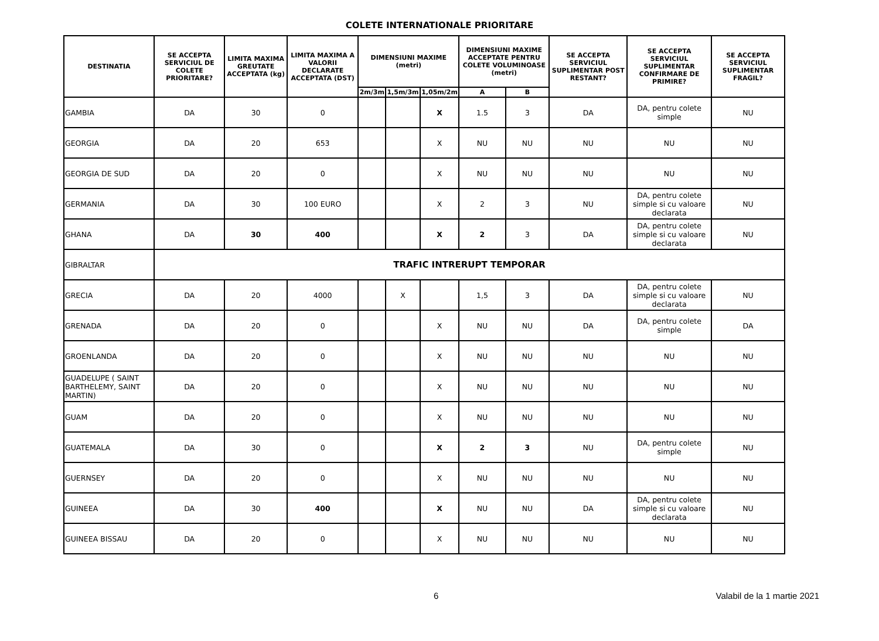COLETE INTERNATIONALE PRIORITARE
| DESTINATIA | SE ACCEPTA SERVICIUL DE COLETE PRIORITARE? | LIMITA MAXIMA GREUTATE ACCEPTATA (kg) | LIMITA MAXIMA A VALORII DECLARATE ACCEPTATA (DST) | DIMENSIUNI MAXIME (metri) | | | DIMENSIUNI MAXIME ACCEPTATE PENTRU COLETE VOLUMINOASE (metri) | | SE ACCEPTA SERVICIUL SUPLIMENTAR POST RESTANT? | SE ACCEPTA SERVICIUL SUPLIMENTAR CONFIRMARE DE PRIMIRE? | SE ACCEPTA SERVICIUL SUPLIMENTAR FRAGIL? |
| --- | --- | --- | --- | --- | --- | --- | --- | --- | --- | --- | --- |
| | | | | 2m/3m | 1,5m/3m | 1,05m/2m | A | B | | | |
| GAMBIA | DA | 30 | 0 | | | X | 1.5 | 3 | DA | DA, pentru colete simple | NU |
| GEORGIA | DA | 20 | 653 | | | X | NU | NU | NU | NU | NU |
| GEORGIA DE SUD | DA | 20 | 0 | | | X | NU | NU | NU | NU | NU |
| GERMANIA | DA | 30 | 100 EURO | | | X | 2 | 3 | NU | DA, pentru colete simple si cu valoare declarata | NU |
| GHANA | DA | 30 | 400 | | | X | 2 | 3 | DA | DA, pentru colete simple si cu valoare declarata | NU |
| GIBRALTAR | TRAFIC INTRERUPT TEMPORAR | | | | | | | | | | |
| GRECIA | DA | 20 | 4000 | | X | | 1,5 | 3 | DA | DA, pentru colete simple si cu valoare declarata | NU |
| GRENADA | DA | 20 | 0 | | | X | NU | NU | DA | DA, pentru colete simple | DA |
| GROENLANDA | DA | 20 | 0 | | | X | NU | NU | NU | NU | NU |
| GUADELUPE ( SAINT BARTHELEMY, SAINT MARTIN) | DA | 20 | 0 | | | X | NU | NU | NU | NU | NU |
| GUAM | DA | 20 | 0 | | | X | NU | NU | NU | NU | NU |
| GUATEMALA | DA | 30 | 0 | | | X | 2 | 3 | NU | DA, pentru colete simple | NU |
| GUERNSEY | DA | 20 | 0 | | | X | NU | NU | NU | NU | NU |
| GUINEEA | DA | 30 | 400 | | | X | NU | NU | DA | DA, pentru colete simple si cu valoare declarata | NU |
| GUINEEA BISSAU | DA | 20 | 0 | | | X | NU | NU | NU | NU | NU |
6 Valabil de la 1 martie 2021